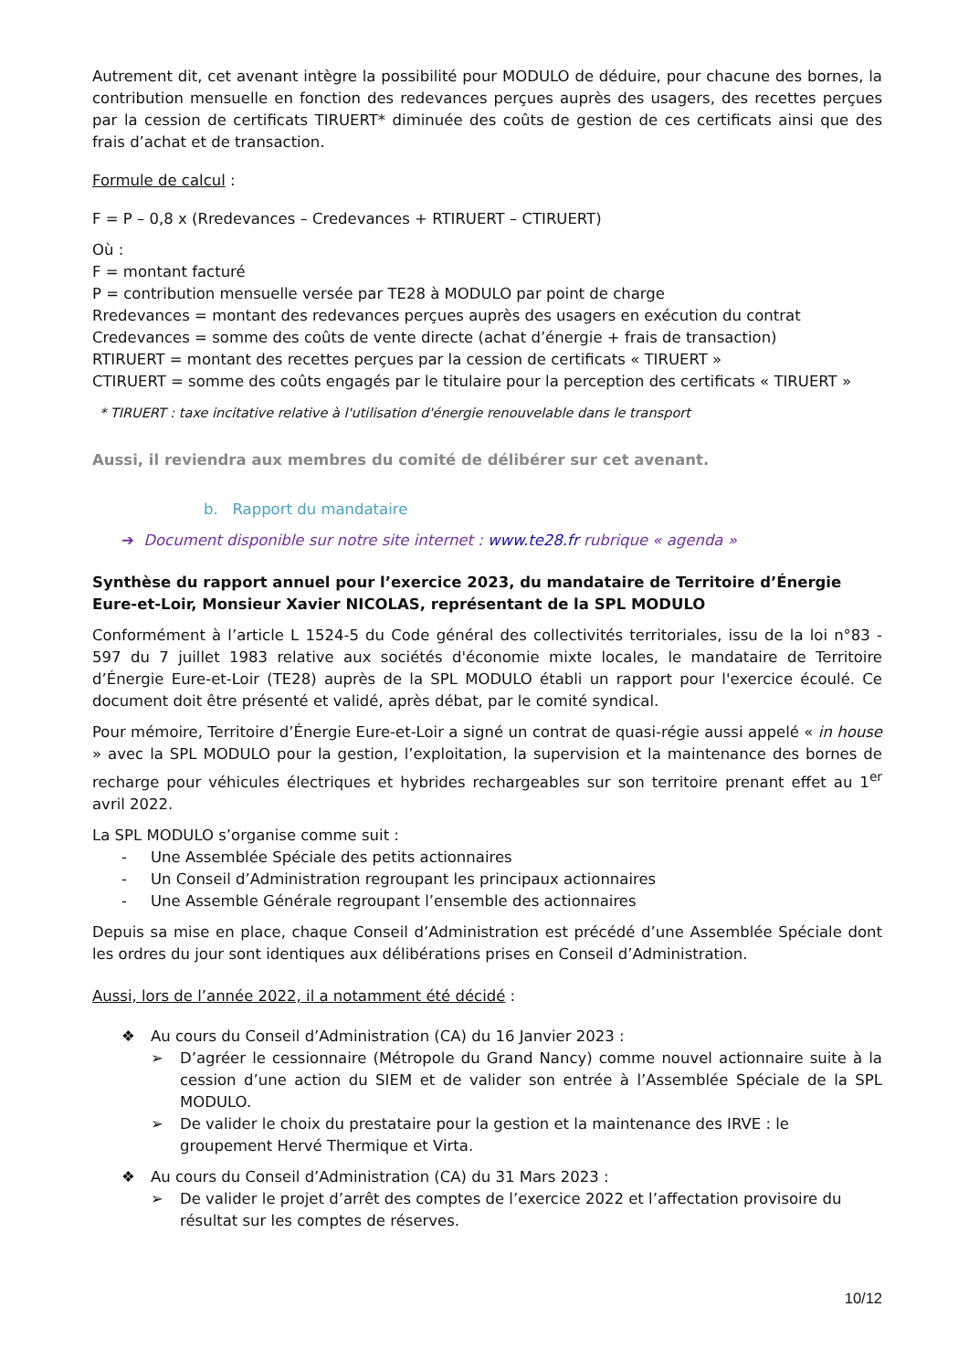Autrement dit, cet avenant intègre la possibilité pour MODULO de déduire, pour chacune des bornes, la contribution mensuelle en fonction des redevances perçues auprès des usagers, des recettes perçues par la cession de certificats TIRUERT* diminuée des coûts de gestion de ces certificats ainsi que des frais d’achat et de transaction.
Formule de calcul :
F = P – 0,8 x (Rredevances – Credevances + RTIRUERT – CTIRUERT)
Où :
F = montant facturé
P = contribution mensuelle versée par TE28 à MODULO par point de charge
Rredevances = montant des redevances perçues auprès des usagers en exécution du contrat
Credevances = somme des coûts de vente directe (achat d’énergie + frais de transaction)
RTIRUERT = montant des recettes perçues par la cession de certificats « TIRUERT »
CTIRUERT = somme des coûts engagés par le titulaire pour la perception des certificats « TIRUERT »
* TIRUERT : taxe incitative relative à l'utilisation d'énergie renouvelable dans le transport
Aussi, il reviendra aux membres du comité de délibérer sur cet avenant.
b. Rapport du mandataire
➔ Document disponible sur notre site internet : www.te28.fr rubrique « agenda »
Synthèse du rapport annuel pour l’exercice 2023, du mandataire de Territoire d’Énergie Eure-et-Loir, Monsieur Xavier NICOLAS, représentant de la SPL MODULO
Conformément à l’article L 1524-5 du Code général des collectivités territoriales, issu de la loi n°83 - 597 du 7 juillet 1983 relative aux sociétés d'économie mixte locales, le mandataire de Territoire d’Énergie Eure-et-Loir (TE28) auprès de la SPL MODULO établi un rapport pour l'exercice écoulé. Ce document doit être présenté et validé, après débat, par le comité syndical.
Pour mémoire, Territoire d’Énergie Eure-et-Loir a signé un contrat de quasi-régie aussi appelé « in house » avec la SPL MODULO pour la gestion, l’exploitation, la supervision et la maintenance des bornes de recharge pour véhicules électriques et hybrides rechargeables sur son territoire prenant effet au 1<sup>er</sup> avril 2022.
La SPL MODULO s’organise comme suit :
- Une Assemblée Spéciale des petits actionnaires
- Un Conseil d’Administration regroupant les principaux actionnaires
- Une Assemble Générale regroupant l’ensemble des actionnaires
Depuis sa mise en place, chaque Conseil d’Administration est précédé d’une Assemblée Spéciale dont les ordres du jour sont identiques aux délibérations prises en Conseil d’Administration.
Aussi, lors de l’année 2022, il a notamment été décidé :
❖ Au cours du Conseil d’Administration (CA) du 16 Janvier 2023 :
➢ D’agréer le cessionnaire (Métropole du Grand Nancy) comme nouvel actionnaire suite à la cession d’une action du SIEM et de valider son entrée à l’Assemblée Spéciale de la SPL MODULO.
➢ De valider le choix du prestataire pour la gestion et la maintenance des IRVE : le groupement Hervé Thermique et Virta.
❖ Au cours du Conseil d’Administration (CA) du 31 Mars 2023 :
➢ De valider le projet d’arrêt des comptes de l’exercice 2022 et l’affectation provisoire du résultat sur les comptes de réserves.
10/12